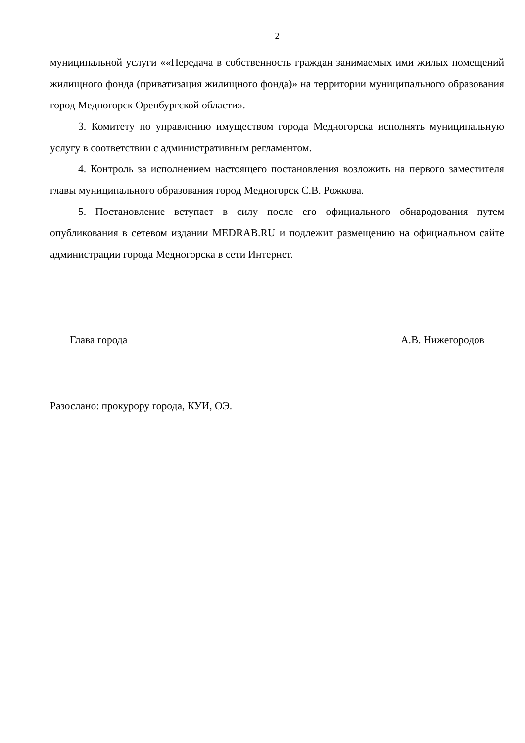2
муниципальной услуги ««Передача в собственность граждан занимаемых ими жилых помещений жилищного фонда (приватизация жилищного фонда)» на территории муниципального образования город Медногорск Оренбургской области».
3. Комитету по управлению имуществом города Медногорска исполнять муниципальную услугу в соответствии с административным регламентом.
4. Контроль за исполнением настоящего постановления возложить на первого заместителя главы муниципального образования город Медногорск С.В. Рожкова.
5. Постановление вступает в силу после его официального обнародования путем опубликования в сетевом издании MEDRAB.RU и подлежит размещению на официальном сайте администрации города Медногорска в сети Интернет.
Глава города А.В. Нижегородов
Разослано: прокурору города, КУИ, ОЭ.